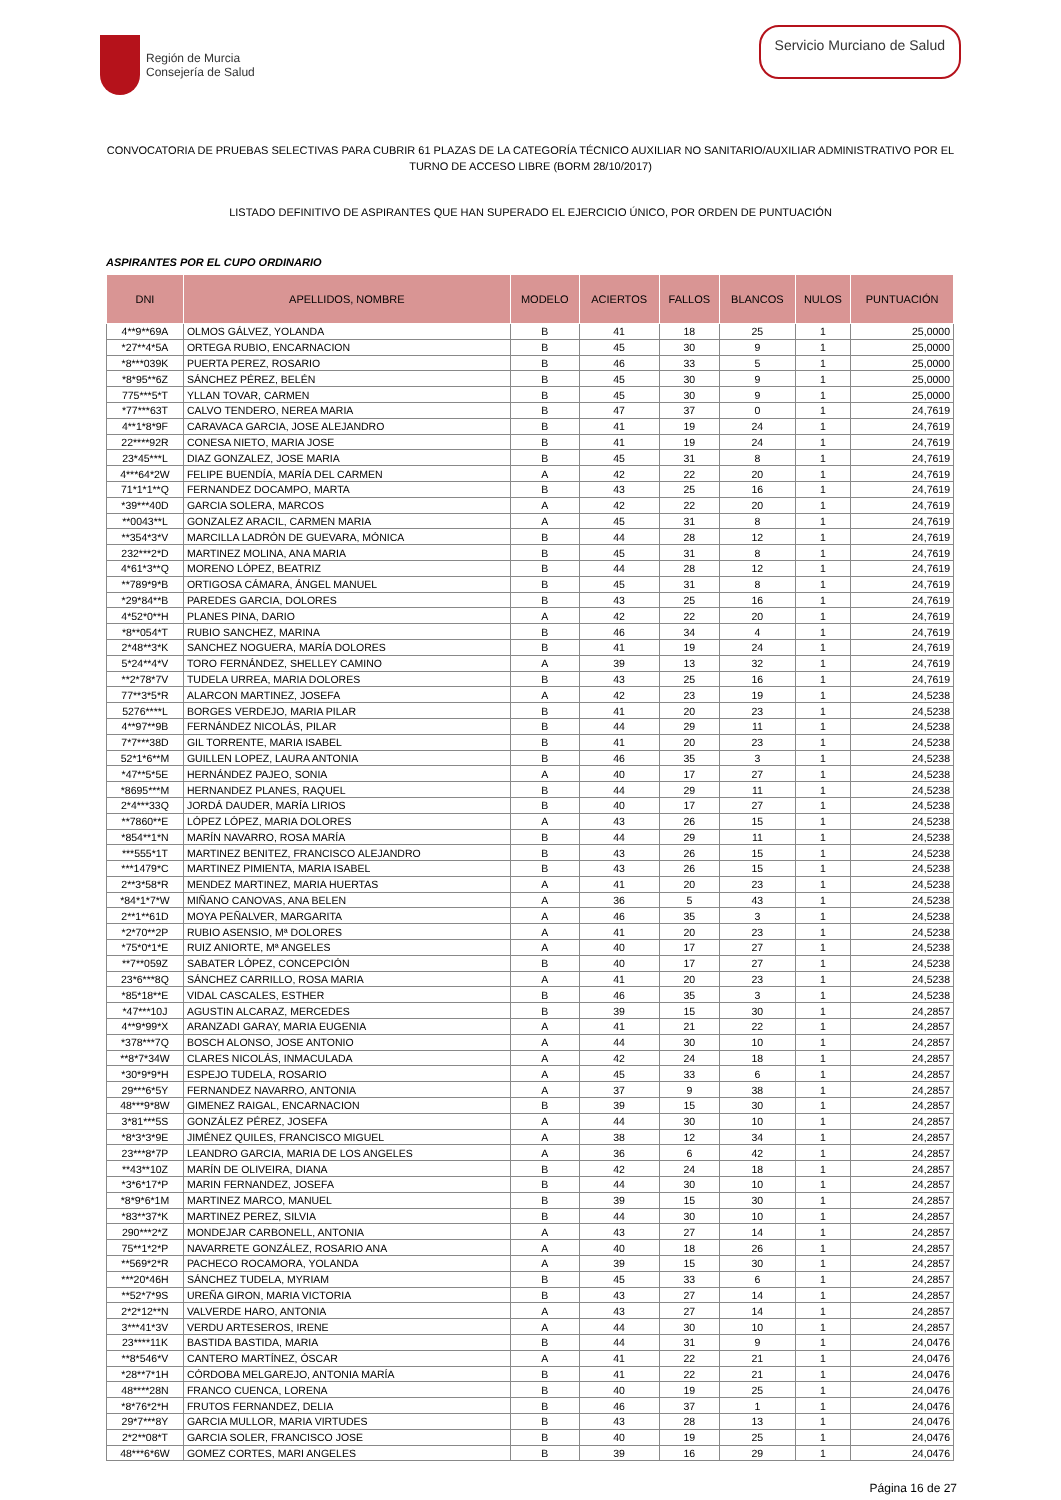Región de Murcia
Consejería de Salud
Servicio Murciano de Salud
CONVOCATORIA DE PRUEBAS SELECTIVAS PARA CUBRIR 61 PLAZAS DE LA CATEGORÍA TÉCNICO AUXILIAR NO SANITARIO/AUXILIAR ADMINISTRATIVO POR EL TURNO DE ACCESO LIBRE (BORM 28/10/2017)
LISTADO DEFINITIVO DE ASPIRANTES QUE HAN SUPERADO EL EJERCICIO ÚNICO, POR ORDEN DE PUNTUACIÓN
ASPIRANTES POR EL CUPO ORDINARIO
| DNI | APELLIDOS, NOMBRE | MODELO | ACIERTOS | FALLOS | BLANCOS | NULOS | PUNTUACIÓN |
| --- | --- | --- | --- | --- | --- | --- | --- |
| 4**9**69A | OLMOS GÁLVEZ, YOLANDA | B | 41 | 18 | 25 | 1 | 25,0000 |
| *27**4*5A | ORTEGA RUBIO, ENCARNACION | B | 45 | 30 | 9 | 1 | 25,0000 |
| *8***039K | PUERTA PEREZ, ROSARIO | B | 46 | 33 | 5 | 1 | 25,0000 |
| *8*95**6Z | SÁNCHEZ PÉREZ, BELÉN | B | 45 | 30 | 9 | 1 | 25,0000 |
| 775***5*T | YLLAN TOVAR, CARMEN | B | 45 | 30 | 9 | 1 | 25,0000 |
| *77***63T | CALVO TENDERO, NEREA MARIA | B | 47 | 37 | 0 | 1 | 24,7619 |
| 4**1*8*9F | CARAVACA GARCIA, JOSE ALEJANDRO | B | 41 | 19 | 24 | 1 | 24,7619 |
| 22****92R | CONESA NIETO, MARIA JOSE | B | 41 | 19 | 24 | 1 | 24,7619 |
| 23*45***L | DIAZ GONZALEZ, JOSE MARIA | B | 45 | 31 | 8 | 1 | 24,7619 |
| 4***64*2W | FELIPE BUENDÍA, MARÍA DEL CARMEN | A | 42 | 22 | 20 | 1 | 24,7619 |
| 71*1*1**Q | FERNANDEZ DOCAMPO, MARTA | B | 43 | 25 | 16 | 1 | 24,7619 |
| *39***40D | GARCIA SOLERA, MARCOS | A | 42 | 22 | 20 | 1 | 24,7619 |
| **0043**L | GONZALEZ ARACIL, CARMEN MARIA | A | 45 | 31 | 8 | 1 | 24,7619 |
| **354*3*V | MARCILLA LADRÓN DE GUEVARA, MÓNICA | B | 44 | 28 | 12 | 1 | 24,7619 |
| 232***2*D | MARTINEZ MOLINA, ANA MARIA | B | 45 | 31 | 8 | 1 | 24,7619 |
| 4*61*3**Q | MORENO LÓPEZ, BEATRIZ | B | 44 | 28 | 12 | 1 | 24,7619 |
| **789*9*B | ORTIGOSA CÁMARA, ÁNGEL MANUEL | B | 45 | 31 | 8 | 1 | 24,7619 |
| *29*84**B | PAREDES GARCIA, DOLORES | B | 43 | 25 | 16 | 1 | 24,7619 |
| 4*52*0**H | PLANES PINA, DARIO | A | 42 | 22 | 20 | 1 | 24,7619 |
| *8**054*T | RUBIO SANCHEZ, MARINA | B | 46 | 34 | 4 | 1 | 24,7619 |
| 2*48**3*K | SANCHEZ NOGUERA, MARÍA DOLORES | B | 41 | 19 | 24 | 1 | 24,7619 |
| 5*24**4*V | TORO FERNÁNDEZ, SHELLEY CAMINO | A | 39 | 13 | 32 | 1 | 24,7619 |
| **2*78*7V | TUDELA URREA, MARIA DOLORES | B | 43 | 25 | 16 | 1 | 24,7619 |
| 77**3*5*R | ALARCON MARTINEZ, JOSEFA | A | 42 | 23 | 19 | 1 | 24,5238 |
| 5276****L | BORGES VERDEJO, MARIA PILAR | B | 41 | 20 | 23 | 1 | 24,5238 |
| 4**97**9B | FERNÁNDEZ NICOLÁS, PILAR | B | 44 | 29 | 11 | 1 | 24,5238 |
| 7*7***38D | GIL TORRENTE, MARIA ISABEL | B | 41 | 20 | 23 | 1 | 24,5238 |
| 52*1*6**M | GUILLEN LOPEZ, LAURA ANTONIA | B | 46 | 35 | 3 | 1 | 24,5238 |
| *47**5*5E | HERNÁNDEZ PAJEO, SONIA | A | 40 | 17 | 27 | 1 | 24,5238 |
| *8695***M | HERNANDEZ PLANES, RAQUEL | B | 44 | 29 | 11 | 1 | 24,5238 |
| 2*4***33Q | JORDÁ DAUDER, MARÍA LIRIOS | B | 40 | 17 | 27 | 1 | 24,5238 |
| **7860**E | LÓPEZ LÓPEZ, MARIA DOLORES | A | 43 | 26 | 15 | 1 | 24,5238 |
| *854**1*N | MARÍN NAVARRO, ROSA MARÍA | B | 44 | 29 | 11 | 1 | 24,5238 |
| ***555*1T | MARTINEZ BENITEZ, FRANCISCO ALEJANDRO | B | 43 | 26 | 15 | 1 | 24,5238 |
| ***1479*C | MARTINEZ PIMIENTA, MARIA ISABEL | B | 43 | 26 | 15 | 1 | 24,5238 |
| 2**3*58*R | MENDEZ MARTINEZ, MARIA HUERTAS | A | 41 | 20 | 23 | 1 | 24,5238 |
| *84*1*7*W | MIÑANO CANOVAS, ANA BELEN | A | 36 | 5 | 43 | 1 | 24,5238 |
| 2**1**61D | MOYA PEÑALVER, MARGARITA | A | 46 | 35 | 3 | 1 | 24,5238 |
| *2*70**2P | RUBIO ASENSIO, Mª DOLORES | A | 41 | 20 | 23 | 1 | 24,5238 |
| *75*0*1*E | RUIZ ANIORTE, Mª ANGELES | A | 40 | 17 | 27 | 1 | 24,5238 |
| **7**059Z | SABATER LÓPEZ, CONCEPCIÓN | B | 40 | 17 | 27 | 1 | 24,5238 |
| 23*6***8Q | SÁNCHEZ CARRILLO, ROSA MARIA | A | 41 | 20 | 23 | 1 | 24,5238 |
| *85*18**E | VIDAL CASCALES, ESTHER | B | 46 | 35 | 3 | 1 | 24,5238 |
| *47***10J | AGUSTIN ALCARAZ, MERCEDES | B | 39 | 15 | 30 | 1 | 24,2857 |
| 4**9*99*X | ARANZADI GARAY, MARIA EUGENIA | A | 41 | 21 | 22 | 1 | 24,2857 |
| *378***7Q | BOSCH ALONSO, JOSE ANTONIO | A | 44 | 30 | 10 | 1 | 24,2857 |
| **8*7*34W | CLARES NICOLÁS, INMACULADA | A | 42 | 24 | 18 | 1 | 24,2857 |
| *30*9*9*H | ESPEJO TUDELA, ROSARIO | A | 45 | 33 | 6 | 1 | 24,2857 |
| 29***6*5Y | FERNANDEZ NAVARRO, ANTONIA | A | 37 | 9 | 38 | 1 | 24,2857 |
| 48***9*8W | GIMENEZ RAIGAL, ENCARNACION | B | 39 | 15 | 30 | 1 | 24,2857 |
| 3*81***5S | GONZÁLEZ PÉREZ, JOSEFA | A | 44 | 30 | 10 | 1 | 24,2857 |
| *8*3*3*9E | JIMÉNEZ QUILES, FRANCISCO MIGUEL | A | 38 | 12 | 34 | 1 | 24,2857 |
| 23***8*7P | LEANDRO GARCIA, MARIA DE LOS ANGELES | A | 36 | 6 | 42 | 1 | 24,2857 |
| **43**10Z | MARÍN DE OLIVEIRA, DIANA | B | 42 | 24 | 18 | 1 | 24,2857 |
| *3*6*17*P | MARIN FERNANDEZ, JOSEFA | B | 44 | 30 | 10 | 1 | 24,2857 |
| *8*9*6*1M | MARTINEZ MARCO, MANUEL | B | 39 | 15 | 30 | 1 | 24,2857 |
| *83**37*K | MARTINEZ PEREZ, SILVIA | B | 44 | 30 | 10 | 1 | 24,2857 |
| 290***2*Z | MONDEJAR CARBONELL, ANTONIA | A | 43 | 27 | 14 | 1 | 24,2857 |
| 75**1*2*P | NAVARRETE GONZÁLEZ, ROSARIO ANA | A | 40 | 18 | 26 | 1 | 24,2857 |
| **569*2*R | PACHECO ROCAMORA, YOLANDA | A | 39 | 15 | 30 | 1 | 24,2857 |
| ***20*46H | SÁNCHEZ TUDELA, MYRIAM | B | 45 | 33 | 6 | 1 | 24,2857 |
| **52*7*9S | UREÑA GIRON, MARIA VICTORIA | B | 43 | 27 | 14 | 1 | 24,2857 |
| 2*2*12**N | VALVERDE HARO, ANTONIA | A | 43 | 27 | 14 | 1 | 24,2857 |
| 3***41*3V | VERDU ARTESEROS, IRENE | A | 44 | 30 | 10 | 1 | 24,2857 |
| 23****11K | BASTIDA BASTIDA, MARIA | B | 44 | 31 | 9 | 1 | 24,0476 |
| **8*546*V | CANTERO MARTÍNEZ, ÓSCAR | A | 41 | 22 | 21 | 1 | 24,0476 |
| *28**7*1H | CÓRDOBA MELGAREJO, ANTONIA MARÍA | B | 41 | 22 | 21 | 1 | 24,0476 |
| 48****28N | FRANCO CUENCA, LORENA | B | 40 | 19 | 25 | 1 | 24,0476 |
| *8*76*2*H | FRUTOS FERNANDEZ, DELIA | B | 46 | 37 | 1 | 1 | 24,0476 |
| 29*7***8Y | GARCIA MULLOR, MARIA VIRTUDES | B | 43 | 28 | 13 | 1 | 24,0476 |
| 2*2**08*T | GARCIA SOLER, FRANCISCO JOSE | B | 40 | 19 | 25 | 1 | 24,0476 |
| 48***6*6W | GOMEZ CORTES, MARI ANGELES | B | 39 | 16 | 29 | 1 | 24,0476 |
Página 16 de 27